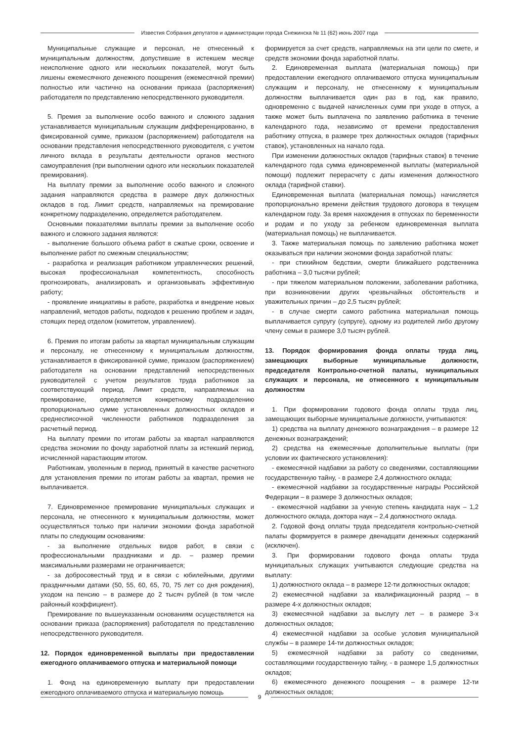Известия Собрания депутатов и администрации города Снежинска № 11 (62) июнь 2007 года
Муниципальные служащие и персонал, не отнесенный к муниципальным должностям, допустившие в истекшем месяце неисполнение одного или нескольких показателей, могут быть лишены ежемесячного денежного поощрения (ежемесячной премии) полностью или частично на основании приказа (распоряжения) работодателя по представлению непосредственного руководителя.
5. Премия за выполнение особо важного и сложного задания устанавливается муниципальным служащим дифференцированно, в фиксированной сумме, приказом (распоряжением) работодателя на основании представления непосредственного руководителя, с учетом личного вклада в результаты деятельности органов местного самоуправления (при выполнении одного или нескольких показателей премирования).
На выплату премии за выполнение особо важного и сложного задания направляются средства в размере двух должностных окладов в год. Лимит средств, направляемых на премирование конкретному подразделению, определяется работодателем.
Основными показателями выплаты премии за выполнение особо важного и сложного задания являются:
- выполнение большого объема работ в сжатые сроки, освоение и выполнение работ по смежным специальностям;
- разработка и реализация работником управленческих решений, высокая профессиональная компетентность, способность прогнозировать, анализировать и организовывать эффективную работу;
- проявление инициативы в работе, разработка и внедрение новых направлений, методов работы, подходов к решению проблем и задач, стоящих перед отделом (комитетом, управлением).
6. Премия по итогам работы за квартал муниципальным служащим и персоналу, не отнесенному к муниципальным должностям, устанавливается в фиксированной сумме, приказом (распоряжением) работодателя на основании представлений непосредственных руководителей с учетом результатов труда работников за соответствующий период. Лимит средств, направляемых на премирование, определяется конкретному подразделению пропорционально сумме установленных должностных окладов и среднесписочной численности работников подразделения за расчетный период.
На выплату премии по итогам работы за квартал направляются средства экономии по фонду заработной платы за истекший период, исчисленной нарастающим итогом.
Работникам, уволенным в период, принятый в качестве расчетного для установления премии по итогам работы за квартал, премия не выплачивается.
7. Единовременное премирование муниципальных служащих и персонала, не отнесенного к муниципальным должностям, может осуществляться только при наличии экономии фонда заработной платы по следующим основаниям:
- за выполнение отдельных видов работ, в связи с профессиональными праздниками и др. – размер премии максимальными размерами не ограничивается;
- за добросовестный труд и в связи с юбилейными, другими праздничными датами (50, 55, 60, 65, 70, 75 лет со дня рождения), уходом на пенсию – в размере до 2 тысяч рублей (в том числе районный коэффициент).
Премирование по вышеуказанным основаниям осуществляется на основании приказа (распоряжения) работодателя по представлению непосредственного руководителя.
12. Порядок единовременной выплаты при предоставлении ежегодного оплачиваемого отпуска и материальной помощи
1. Фонд на единовременную выплату при предоставлении ежегодного оплачиваемого отпуска и материальную помощь
формируется за счет средств, направляемых на эти цели по смете, и средств экономии фонда заработной платы.
2. Единовременная выплата (материальная помощь) при предоставлении ежегодного оплачиваемого отпуска муниципальным служащим и персоналу, не отнесенному к муниципальным должностям выплачивается один раз в год, как правило, одновременно с выдачей начисленных сумм при уходе в отпуск, а также может быть выплачена по заявлению работника в течение календарного года, независимо от времени предоставления работнику отпуска, в размере трех должностных окладов (тарифных ставок), установленных на начало года.
При изменении должностных окладов (тарифных ставок) в течение календарного года сумма единовременной выплаты (материальной помощи) подлежит перерасчету с даты изменения должностного оклада (тарифной ставки).
Единовременная выплата (материальная помощь) начисляется пропорционально времени действия трудового договора в текущем календарном году. За время нахождения в отпусках по беременности и родам и по уходу за ребенком единовременная выплата (материальная помощь) не выплачивается.
3. Также материальная помощь по заявлению работника может оказываться при наличии экономии фонда заработной платы:
- при стихийном бедствии, смерти ближайшего родственника работника – 3,0 тысячи рублей;
- при тяжелом материальном положении, заболевании работника, при возникновении других чрезвычайных обстоятельств и уважительных причин – до 2,5 тысяч рублей;
- в случае смерти самого работника материальная помощь выплачивается супругу (супруге), одному из родителей либо другому члену семьи в размере 3,0 тысяч рублей.
13. Порядок формирования фонда оплаты труда лиц, замещающих выборные муниципальные должности, председателя Контрольно-счетной палаты, муниципальных служащих и персонала, не отнесенного к муниципальным должностям
1. При формировании годового фонда оплаты труда лиц, замещающих выборные муниципальные должности, учитываются:
1) средства на выплату денежного вознаграждения – в размере 12 денежных вознаграждений;
2) средства на ежемесячные дополнительные выплаты (при условии их фактического установления):
- ежемесячной надбавки за работу со сведениями, составляющими государственную тайну, - в размере 2,4 должностного оклада;
- ежемесячной надбавки за государственные награды Российской Федерации – в размере 3 должностных окладов;
- ежемесячной надбавки за ученую степень кандидата наук – 1,2 должностного оклада, доктора наук – 2,4 должностного оклада.
2. Годовой фонд оплаты труда председателя контрольно-счетной палаты формируется в размере двенадцати денежных содержаний (исключен).
3. При формировании годового фонда оплаты труда муниципальных служащих учитываются следующие средства на выплату:
1) должностного оклада – в размере 12-ти должностных окладов;
2) ежемесячной надбавки за квалификационный разряд – в размере 4-х должностных окладов;
3) ежемесячной надбавки за выслугу лет – в размере 3-х должностных окладов;
4) ежемесячной надбавки за особые условия муниципальной службы – в размере 14-ти должностных окладов;
5) ежемесячной надбавки за работу со сведениями, составляющими государственную тайну, - в размере 1,5 должностных окладов;
6) ежемесячного денежного поощрения – в размере 12-ти должностных окладов;
9